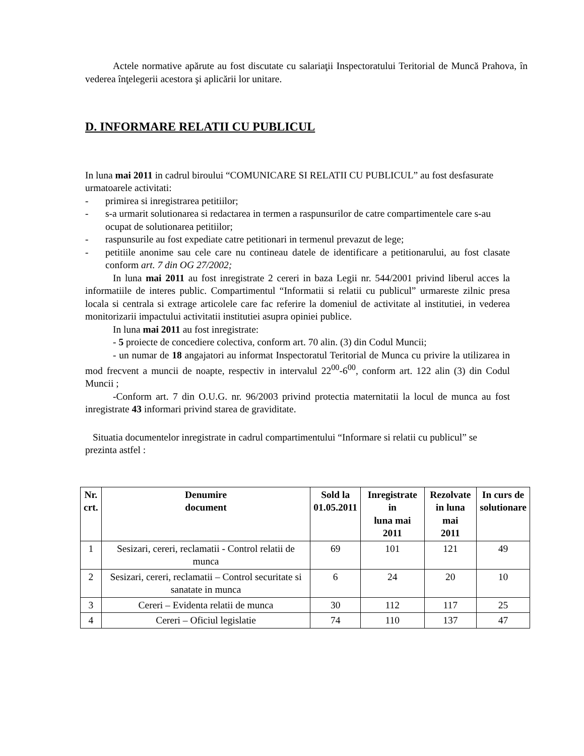Actele normative apărute au fost discutate cu salariaţii Inspectoratului Teritorial de Muncă Prahova, în vederea înţelegerii acestora şi aplicării lor unitare.
D. INFORMARE RELATII CU PUBLICUL
In luna mai 2011 in cadrul biroului “COMUNICARE SI RELATII CU PUBLICUL” au fost desfasurate urmatoarele activitati:
- primirea si inregistrarea petitiilor;
- s-a urmarit solutionarea si redactarea in termen a raspunsurilor de catre compartimentele care s-au ocupat de solutionarea petitiilor;
- raspunsurile au fost expediate catre petitionari in termenul prevazut de lege;
- petitiile anonime sau cele care nu contineau datele de identificare a petitionarului, au fost clasate conform art. 7 din OG 27/2002;
In luna mai 2011 au fost inregistrate 2 cereri in baza Legii nr. 544/2001 privind liberul acces la informatiile de interes public. Compartimentul “Informatii si relatii cu publicul” urmareste zilnic presa locala si centrala si extrage articolele care fac referire la domeniul de activitate al institutiei, in vederea monitorizarii impactului activitatii institutiei asupra opiniei publice.
In luna mai 2011 au fost inregistrate:
- 5 proiecte de concediere colectiva, conform art. 70 alin. (3) din Codul Muncii;
- un numar de 18 angajatori au informat Inspectoratul Teritorial de Munca cu privire la utilizarea in mod frecvent a muncii de noapte, respectiv in intervalul 22<sup>00</sup>-6<sup>00</sup>, conform art. 122 alin (3) din Codul Muncii ;
-Conform art. 7 din O.U.G. nr. 96/2003 privind protectia maternitatii la locul de munca au fost inregistrate 43 informari privind starea de graviditate.
Situatia documentelor inregistrate in cadrul compartimentului “Informare si relatii cu publicul” se prezinta astfel :
| Nr. crt. | Denumire document | Sold la 01.05.2011 | Inregistrate in luna mai 2011 | Rezolvate in luna mai 2011 | In curs de solutionare |
| --- | --- | --- | --- | --- | --- |
| 1 | Sesizari, cereri, reclamatii - Control relatii de munca | 69 | 101 | 121 | 49 |
| 2 | Sesizari, cereri, reclamatii – Control securitate si sanatate in munca | 6 | 24 | 20 | 10 |
| 3 | Cereri – Evidenta relatii de munca | 30 | 112 | 117 | 25 |
| 4 | Cereri – Oficiul legislatie | 74 | 110 | 137 | 47 |